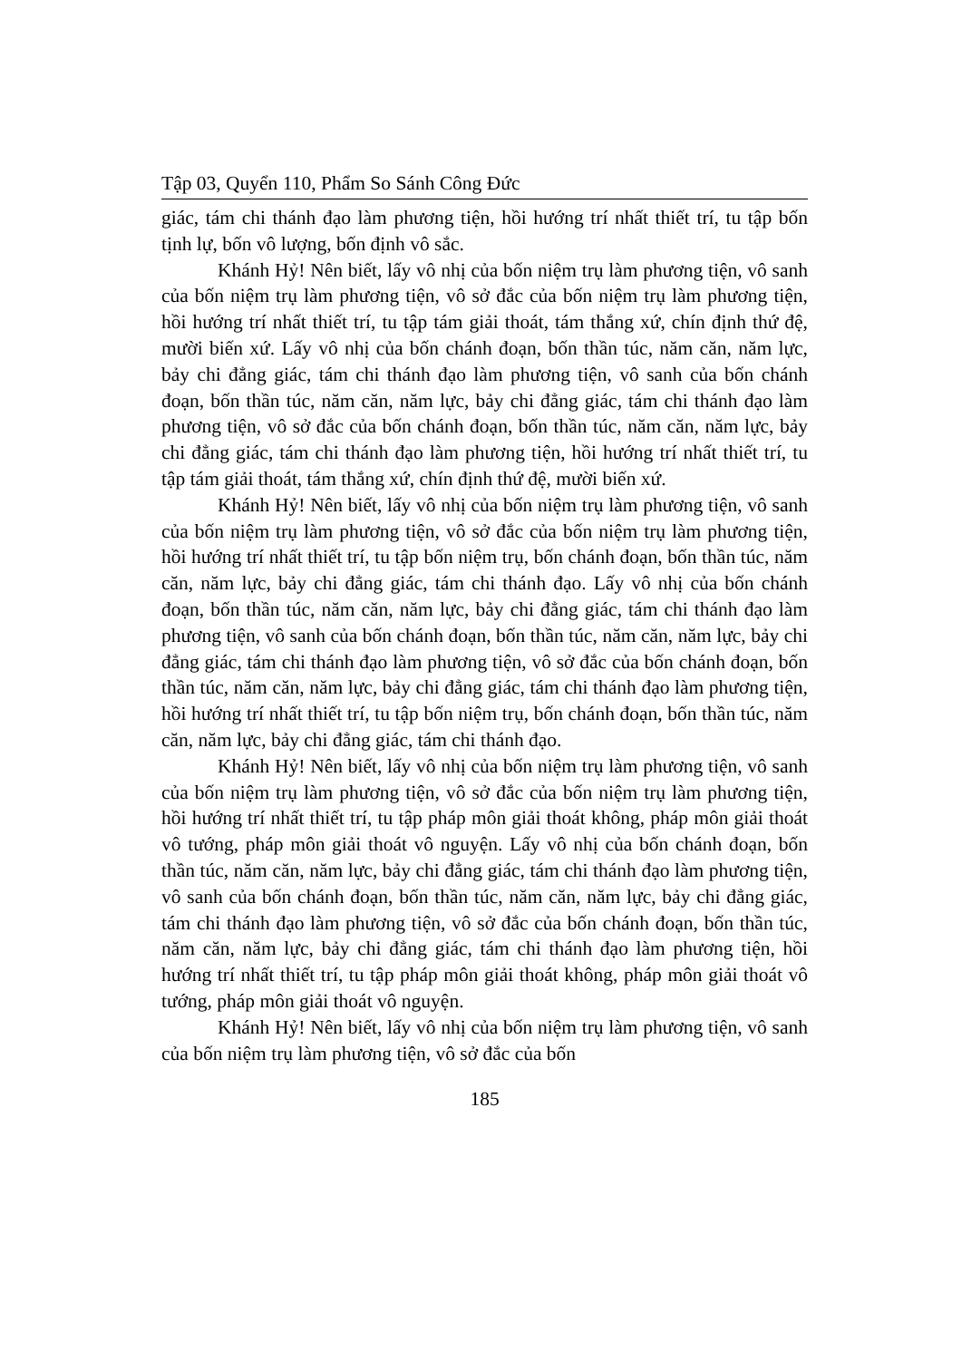Tập 03, Quyển 110, Phẩm So Sánh Công Đức
giác, tám chi thánh đạo làm phương tiện, hồi hướng trí nhất thiết trí, tu tập bốn tịnh lự, bốn vô lượng, bốn định vô sắc.
Khánh Hỷ! Nên biết, lấy vô nhị của bốn niệm trụ làm phương tiện, vô sanh của bốn niệm trụ làm phương tiện, vô sở đắc của bốn niệm trụ làm phương tiện, hồi hướng trí nhất thiết trí, tu tập tám giải thoát, tám thắng xứ, chín định thứ đệ, mười biến xứ. Lấy vô nhị của bốn chánh đoạn, bốn thần túc, năm căn, năm lực, bảy chi đẳng giác, tám chi thánh đạo làm phương tiện, vô sanh của bốn chánh đoạn, bốn thần túc, năm căn, năm lực, bảy chi đẳng giác, tám chi thánh đạo làm phương tiện, vô sở đắc của bốn chánh đoạn, bốn thần túc, năm căn, năm lực, bảy chi đẳng giác, tám chi thánh đạo làm phương tiện, hồi hướng trí nhất thiết trí, tu tập tám giải thoát, tám thắng xứ, chín định thứ đệ, mười biến xứ.
Khánh Hỷ! Nên biết, lấy vô nhị của bốn niệm trụ làm phương tiện, vô sanh của bốn niệm trụ làm phương tiện, vô sở đắc của bốn niệm trụ làm phương tiện, hồi hướng trí nhất thiết trí, tu tập bốn niệm trụ, bốn chánh đoạn, bốn thần túc, năm căn, năm lực, bảy chi đẳng giác, tám chi thánh đạo. Lấy vô nhị của bốn chánh đoạn, bốn thần túc, năm căn, năm lực, bảy chi đẳng giác, tám chi thánh đạo làm phương tiện, vô sanh của bốn chánh đoạn, bốn thần túc, năm căn, năm lực, bảy chi đẳng giác, tám chi thánh đạo làm phương tiện, vô sở đắc của bốn chánh đoạn, bốn thần túc, năm căn, năm lực, bảy chi đẳng giác, tám chi thánh đạo làm phương tiện, hồi hướng trí nhất thiết trí, tu tập bốn niệm trụ, bốn chánh đoạn, bốn thần túc, năm căn, năm lực, bảy chi đẳng giác, tám chi thánh đạo.
Khánh Hỷ! Nên biết, lấy vô nhị của bốn niệm trụ làm phương tiện, vô sanh của bốn niệm trụ làm phương tiện, vô sở đắc của bốn niệm trụ làm phương tiện, hồi hướng trí nhất thiết trí, tu tập pháp môn giải thoát không, pháp môn giải thoát vô tướng, pháp môn giải thoát vô nguyện. Lấy vô nhị của bốn chánh đoạn, bốn thần túc, năm căn, năm lực, bảy chi đẳng giác, tám chi thánh đạo làm phương tiện, vô sanh của bốn chánh đoạn, bốn thần túc, năm căn, năm lực, bảy chi đẳng giác, tám chi thánh đạo làm phương tiện, vô sở đắc của bốn chánh đoạn, bốn thần túc, năm căn, năm lực, bảy chi đẳng giác, tám chi thánh đạo làm phương tiện, hồi hướng trí nhất thiết trí, tu tập pháp môn giải thoát không, pháp môn giải thoát vô tướng, pháp môn giải thoát vô nguyện.
Khánh Hỷ! Nên biết, lấy vô nhị của bốn niệm trụ làm phương tiện, vô sanh của bốn niệm trụ làm phương tiện, vô sở đắc của bốn
185